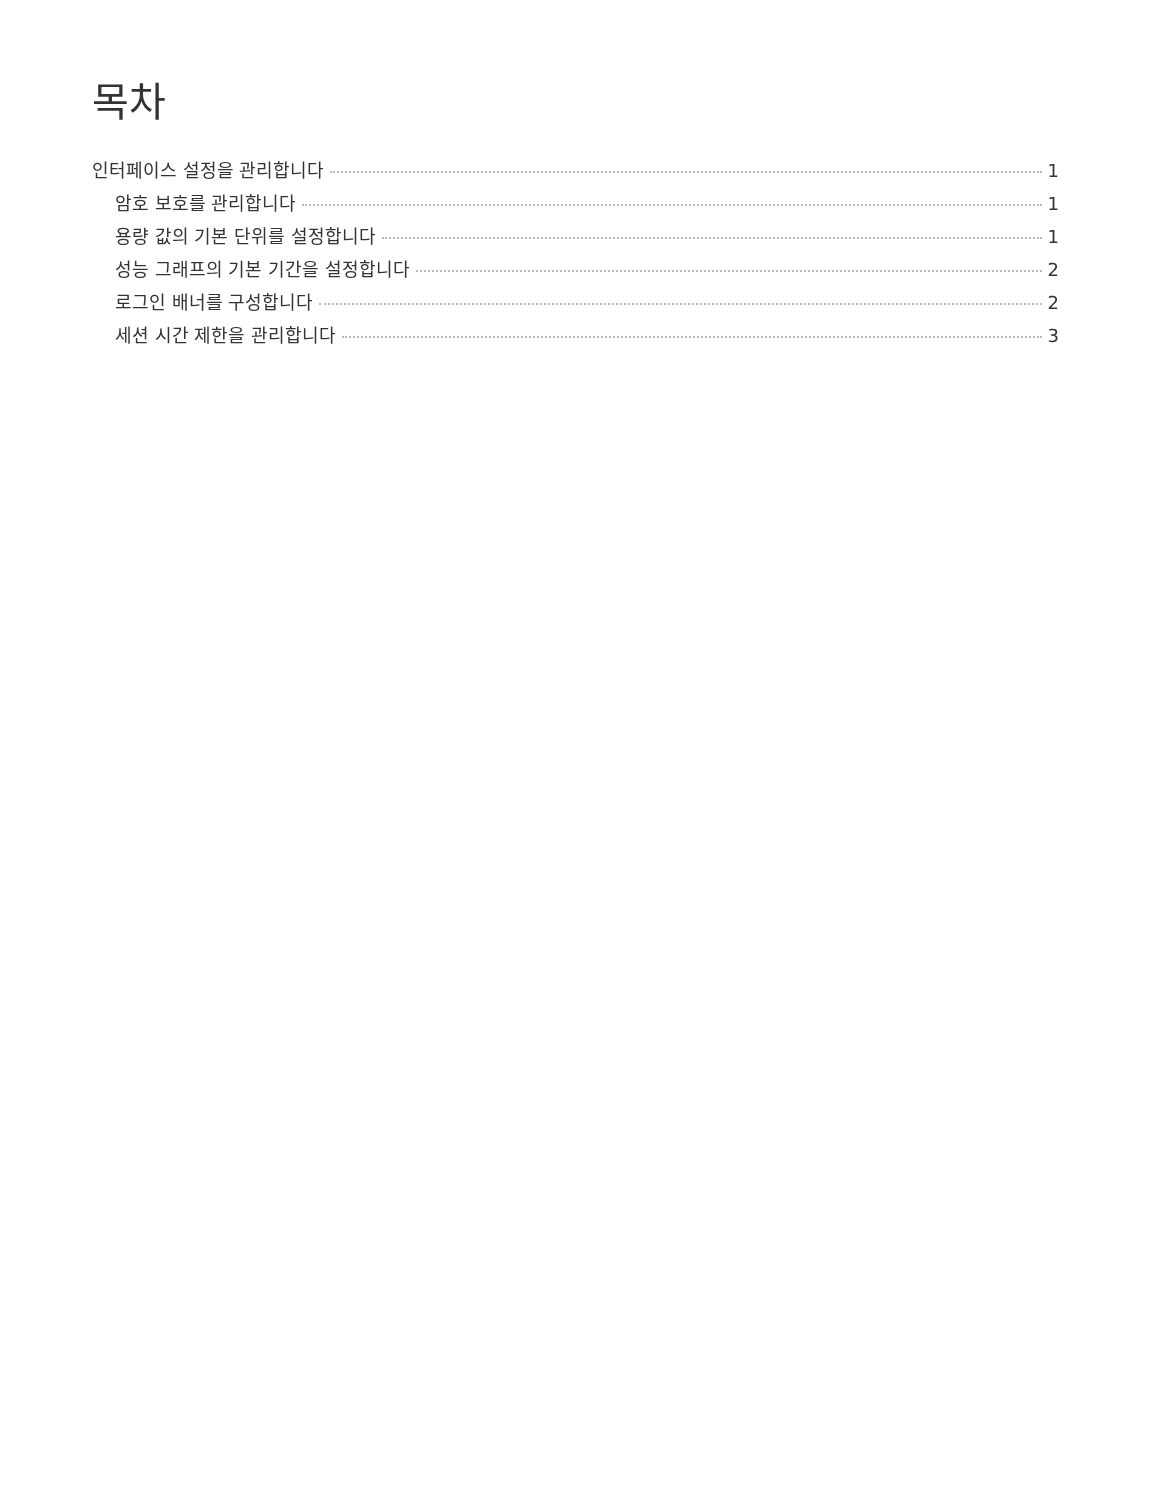목차
인터페이스 설정을 관리합니다 1
암호 보호를 관리합니다 1
용량 값의 기본 단위를 설정합니다 1
성능 그래프의 기본 기간을 설정합니다 2
로그인 배너를 구성합니다 2
세션 시간 제한을 관리합니다 3